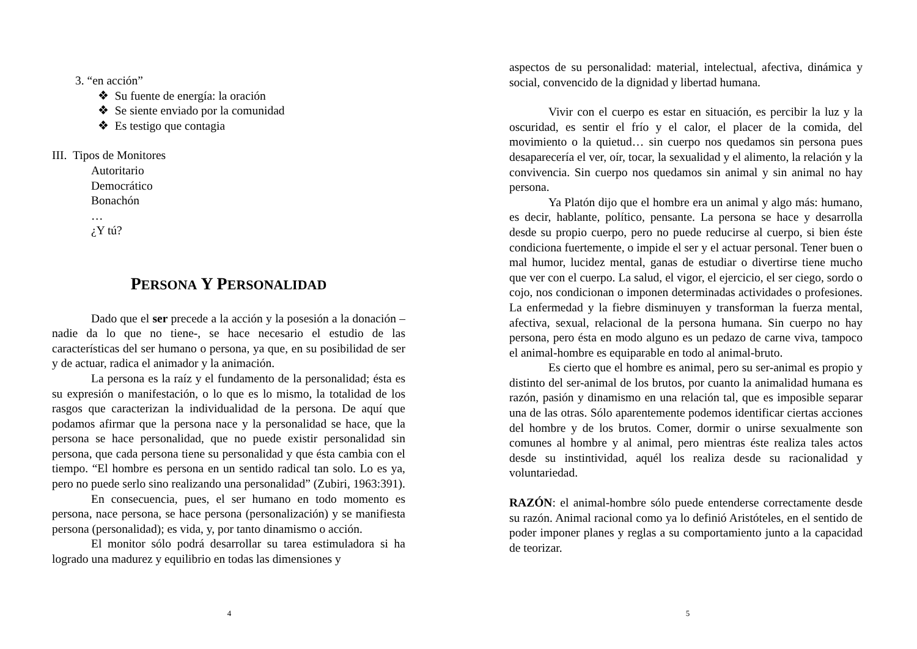3. “en acción”
❖ Su fuente de energía: la oración
❖ Se siente enviado por la comunidad
❖ Es testigo que contagia
III. Tipos de Monitores
Autoritario
Democrático
Bonachón
…
¿Y tú?
PERSONA Y PERSONALIDAD
Dado que el ser precede a la acción y la posesión a la donación –nadie da lo que no tiene-, se hace necesario el estudio de las características del ser humano o persona, ya que, en su posibilidad de ser y de actuar, radica el animador y la animación.
La persona es la raíz y el fundamento de la personalidad; ésta es su expresión o manifestación, o lo que es lo mismo, la totalidad de los rasgos que caracterizan la individualidad de la persona. De aquí que podamos afirmar que la persona nace y la personalidad se hace, que la persona se hace personalidad, que no puede existir personalidad sin persona, que cada persona tiene su personalidad y que ésta cambia con el tiempo. “El hombre es persona en un sentido radical tan solo. Lo es ya, pero no puede serlo sino realizando una personalidad” (Zubiri, 1963:391).
En consecuencia, pues, el ser humano en todo momento es persona, nace persona, se hace persona (personalización) y se manifiesta persona (personalidad); es vida, y, por tanto dinamismo o acción.
El monitor sólo podrá desarrollar su tarea estimuladora si ha logrado una madurez y equilibrio en todas las dimensiones y
4
aspectos de su personalidad: material, intelectual, afectiva, dinámica y social, convencido de la dignidad y libertad humana.
Vivir con el cuerpo es estar en situación, es percibir la luz y la oscuridad, es sentir el frío y el calor, el placer de la comida, del movimiento o la quietud… sin cuerpo nos quedamos sin persona pues desaparecería el ver, oír, tocar, la sexualidad y el alimento, la relación y la convivencia. Sin cuerpo nos quedamos sin animal y sin animal no hay persona.
Ya Platón dijo que el hombre era un animal y algo más: humano, es decir, hablante, político, pensante. La persona se hace y desarrolla desde su propio cuerpo, pero no puede reducirse al cuerpo, si bien éste condiciona fuertemente, o impide el ser y el actuar personal. Tener buen o mal humor, lucidez mental, ganas de estudiar o divertirse tiene mucho que ver con el cuerpo. La salud, el vigor, el ejercicio, el ser ciego, sordo o cojo, nos condicionan o imponen determinadas actividades o profesiones. La enfermedad y la fiebre disminuyen y transforman la fuerza mental, afectiva, sexual, relacional de la persona humana. Sin cuerpo no hay persona, pero ésta en modo alguno es un pedazo de carne viva, tampoco el animal-hombre es equiparable en todo al animal-bruto.
Es cierto que el hombre es animal, pero su ser-animal es propio y distinto del ser-animal de los brutos, por cuanto la animalidad humana es razón, pasión y dinamismo en una relación tal, que es imposible separar una de las otras. Sólo aparentemente podemos identificar ciertas acciones del hombre y de los brutos. Comer, dormir o unirse sexualmente son comunes al hombre y al animal, pero mientras éste realiza tales actos desde su instintividad, aquél los realiza desde su racionalidad y voluntariedad.
RAZÓN: el animal-hombre sólo puede entenderse correctamente desde su razón. Animal racional como ya lo definió Aristóteles, en el sentido de poder imponer planes y reglas a su comportamiento junto a la capacidad de teorizar.
5